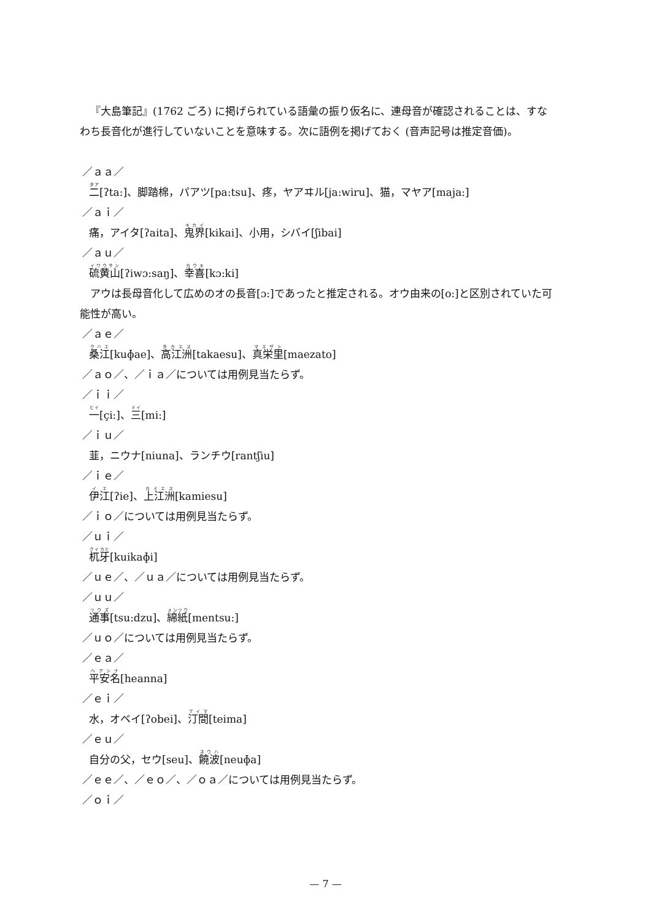『大島筆記』(1762 ごろ) に掲げられている語彙の振り仮名に、連母音が確認されることは、すなわち長音化が進行していないことを意味する。次に語例を掲げておく (音声記号は推定音価)。
／ａａ／
二[ʔta:]、脚踏棉，パアツ[pa:tsu]、疼，ヤアヰル[ja:wiru]、猫，マヤア[maja:]
／ａｉ／
痛，アイタ[ʔaita]、鬼界[kikai]、小用，シバイ[ʃibai]
／ａｕ／
硫黄山[ʔiwɔ:saŋ]、幸喜[kɔ:ki]
アウは長母音化して広めのオの長音[ɔ:]であったと推定される。オウ由来の[o:]と区別されていた可能性が高い。
／ａｅ／
桑江[kuɸae]、高江洲[takaesu]、真栄里[maezato]
／ａｏ／、／ｉａ／については用例見当たらず。
／ｉｉ／
一[çi:]、三[mi:]
／ｉｕ／
韮，ニウナ[niuna]、ランチウ[rantʃiu]
／ｉｅ／
伊江[ʔie]、上江洲[kamiesu]
／ｉｏ／については用例見当たらず。
／ｕｉ／
杌牙[kuikaɸi]
／ｕｅ／、／ｕａ／については用例見当たらず。
／ｕｕ／
通事[tsu:dzu]、綿紙[mentsu:]
／ｕｏ／については用例見当たらず。
／ｅａ／
平安名[heanna]
／ｅｉ／
水，オベイ[ʔobei]、汀間[teima]
／ｅｕ／
自分の父，セウ[seu]、饒波[neuɸa]
／ｅｅ／、／ｅｏ／、／ｏａ／については用例見当たらず。
／ｏｉ／
— 7 —